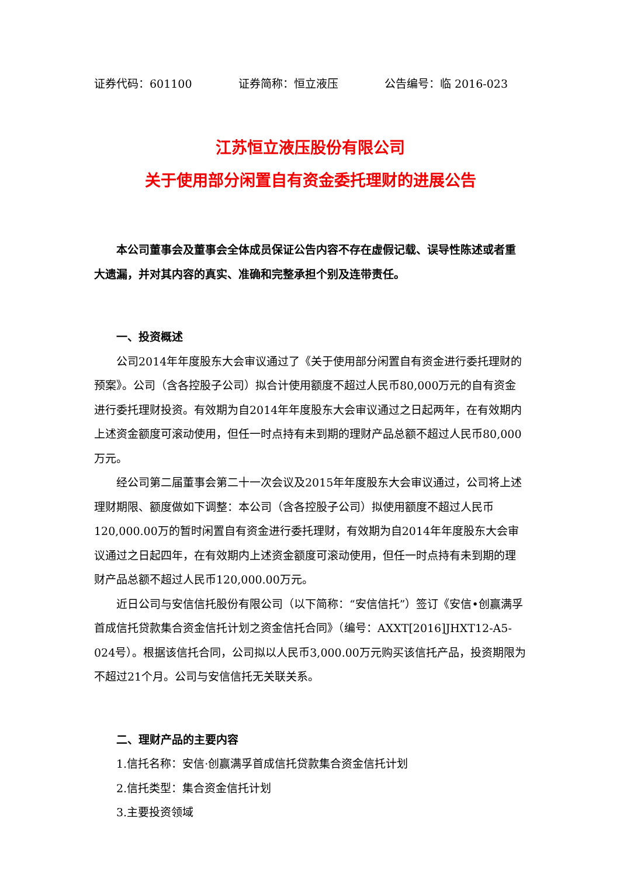证券代码：601100 证券简称：恒立液压 公告编号：临 2016-023
江苏恒立液压股份有限公司
关于使用部分闲置自有资金委托理财的进展公告
本公司董事会及董事会全体成员保证公告内容不存在虚假记载、误导性陈述或者重大遗漏，并对其内容的真实、准确和完整承担个别及连带责任。
一、投资概述
公司2014年年度股东大会审议通过了《关于使用部分闲置自有资金进行委托理财的预案》。公司（含各控股子公司）拟合计使用额度不超过人民币80,000万元的自有资金进行委托理财投资。有效期为自2014年年度股东大会审议通过之日起两年，在有效期内上述资金额度可滚动使用，但任一时点持有未到期的理财产品总额不超过人民币80,000万元。
经公司第二届董事会第二十一次会议及2015年年度股东大会审议通过，公司将上述理财期限、额度做如下调整：本公司（含各控股子公司）拟使用额度不超过人民币120,000.00万的暂时闲置自有资金进行委托理财，有效期为自2014年年度股东大会审议通过之日起四年，在有效期内上述资金额度可滚动使用，但任一时点持有未到期的理财产品总额不超过人民币120,000.00万元。
近日公司与安信信托股份有限公司（以下简称：“安信信托”）签订《安信•创赢满孚首成信托贷款集合资金信托计划之资金信托合同》（编号：AXXT[2016]JHXT12-A5-024号）。根据该信托合同，公司拟以人民币3,000.00万元购买该信托产品，投资期限为不超过21个月。公司与安信信托无关联关系。
二、理财产品的主要内容
1.信托名称：安信·创赢满孚首成信托贷款集合资金信托计划
2.信托类型：集合资金信托计划
3.主要投资领域